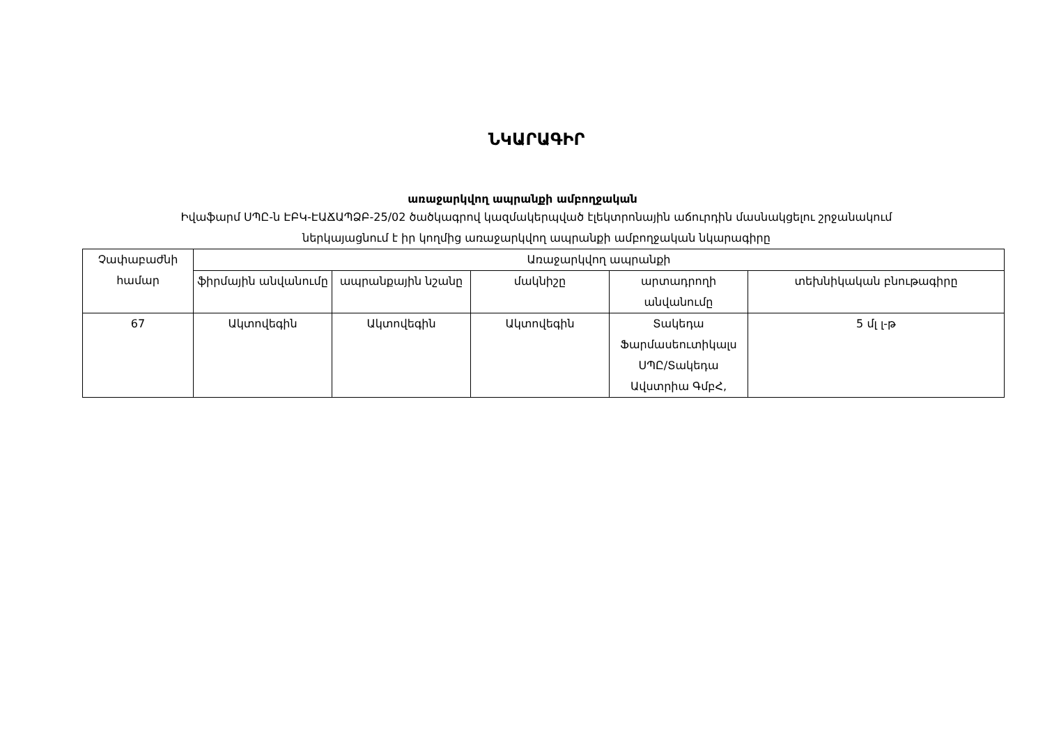ՆԿԱՐԱԳԻՐ
առաջարկվող ապրանքի ամբողջական
Իվաֆարմ ՍՊԸ-ն ԷԲԿ-ԷԱՃԱՊՁԲ-25/02 ծածկագրով կազմակերպված էլեկտրոնային աճուրդին մասնակցելու շրջանակում
ներկայացնում է իր կողմից առաջարկվող ապրանքի ամբողջական նկարագիրը
| Չափաբաժնի համար | Առաջարկվող ապրանքի | | | | |
| --- | --- | --- | --- | --- | --- |
| | ֆիրմային անվանումը | ապրանքային նշանը | մակնիշը | արտադրողի անվանումը | տեխնիկական բնութագիրը |
| 67 | Ակտովեգին | Ակտովեգին | Ակտովեգին | Տակեդա Ֆարմասեուտիկալս ՍՊԸ/Տակեդա Ավստրիա ԳմբՀ, | 5 մլ լ-թ |